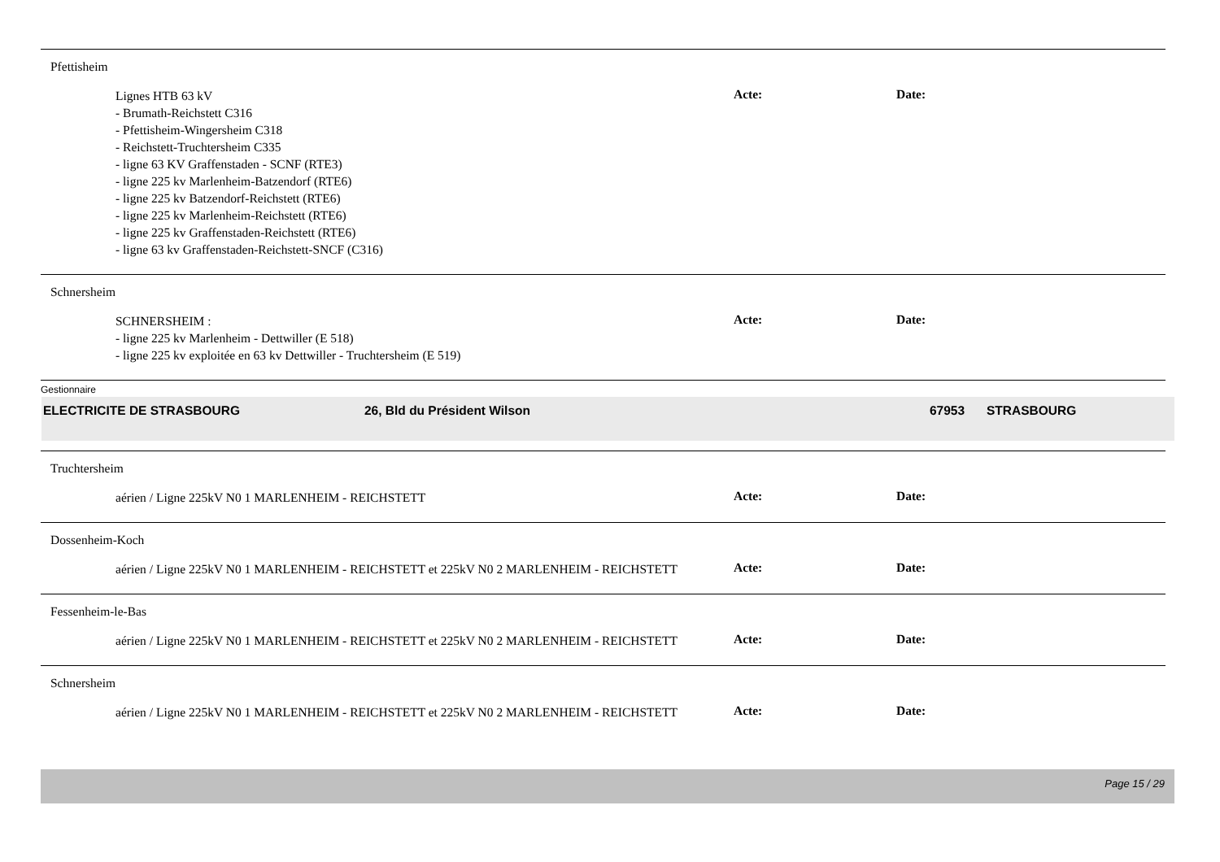Pfettisheim
Lignes HTB 63 kV
- Brumath-Reichstett C316
- Pfettisheim-Wingersheim C318
- Reichstett-Truchtersheim C335
- ligne 63 KV Graffenstaden - SCNF (RTE3)
- ligne 225 kv Marlenheim-Batzendorf (RTE6)
- ligne 225 kv Batzendorf-Reichstett (RTE6)
- ligne 225 kv Marlenheim-Reichstett (RTE6)
- ligne 225 kv Graffenstaden-Reichstett (RTE6)
- ligne 63 kv Graffenstaden-Reichstett-SNCF (C316)
Acte: Date:
Schnersheim
SCHNERSHEIM :
- ligne 225 kv Marlenheim - Dettwiller (E 518)
- ligne 225 kv exploitée en 63 kv Dettwiller - Truchtersheim (E 519)
Acte: Date:
Gestionnaire
ELECTRICITE DE STRASBOURG 26, Bld du Président Wilson 67953 STRASBOURG
Truchtersheim
aérien / Ligne 225kV N0 1 MARLENHEIM - REICHSTETT
Acte: Date:
Dossenheim-Koch
aérien / Ligne 225kV N0 1 MARLENHEIM - REICHSTETT et 225kV N0 2 MARLENHEIM - REICHSTETT
Acte: Date:
Fessenheim-le-Bas
aérien / Ligne 225kV N0 1 MARLENHEIM - REICHSTETT et 225kV N0 2 MARLENHEIM - REICHSTETT
Acte: Date:
Schnersheim
aérien / Ligne 225kV N0 1 MARLENHEIM - REICHSTETT et 225kV N0 2 MARLENHEIM - REICHSTETT
Acte: Date:
Page 15 / 29